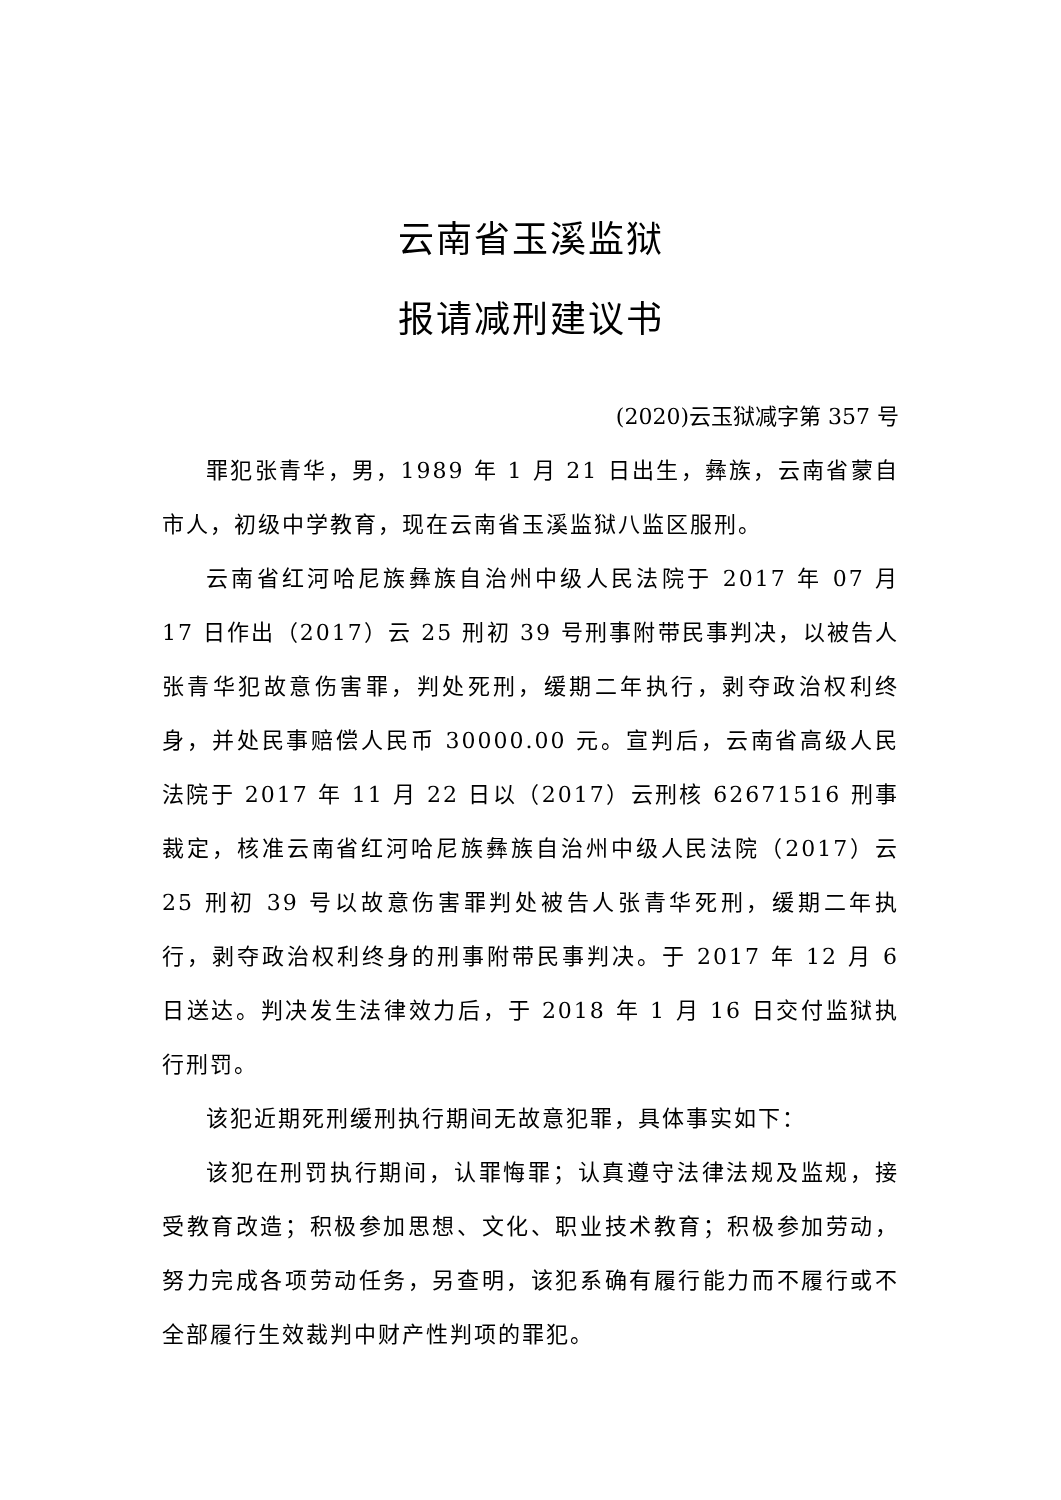云南省玉溪监狱
报请减刑建议书
(2020)云玉狱减字第 357 号
罪犯张青华，男，1989 年 1 月 21 日出生，彝族，云南省蒙自市人，初级中学教育，现在云南省玉溪监狱八监区服刑。
云南省红河哈尼族彝族自治州中级人民法院于 2017 年 07 月 17 日作出（2017）云 25 刑初 39 号刑事附带民事判决，以被告人张青华犯故意伤害罪，判处死刑，缓期二年执行，剥夺政治权利终身，并处民事赔偿人民币 30000.00 元。宣判后，云南省高级人民法院于 2017 年 11 月 22 日以（2017）云刑核 62671516 刑事裁定，核准云南省红河哈尼族彝族自治州中级人民法院（2017）云 25 刑初 39 号以故意伤害罪判处被告人张青华死刑，缓期二年执行，剥夺政治权利终身的刑事附带民事判决。于 2017 年 12 月 6 日送达。判决发生法律效力后，于 2018 年 1 月 16 日交付监狱执行刑罚。
该犯近期死刑缓刑执行期间无故意犯罪，具体事实如下：
该犯在刑罚执行期间，认罪悔罪；认真遵守法律法规及监规，接受教育改造；积极参加思想、文化、职业技术教育；积极参加劳动，努力完成各项劳动任务，另查明，该犯系确有履行能力而不履行或不全部履行生效裁判中财产性判项的罪犯。